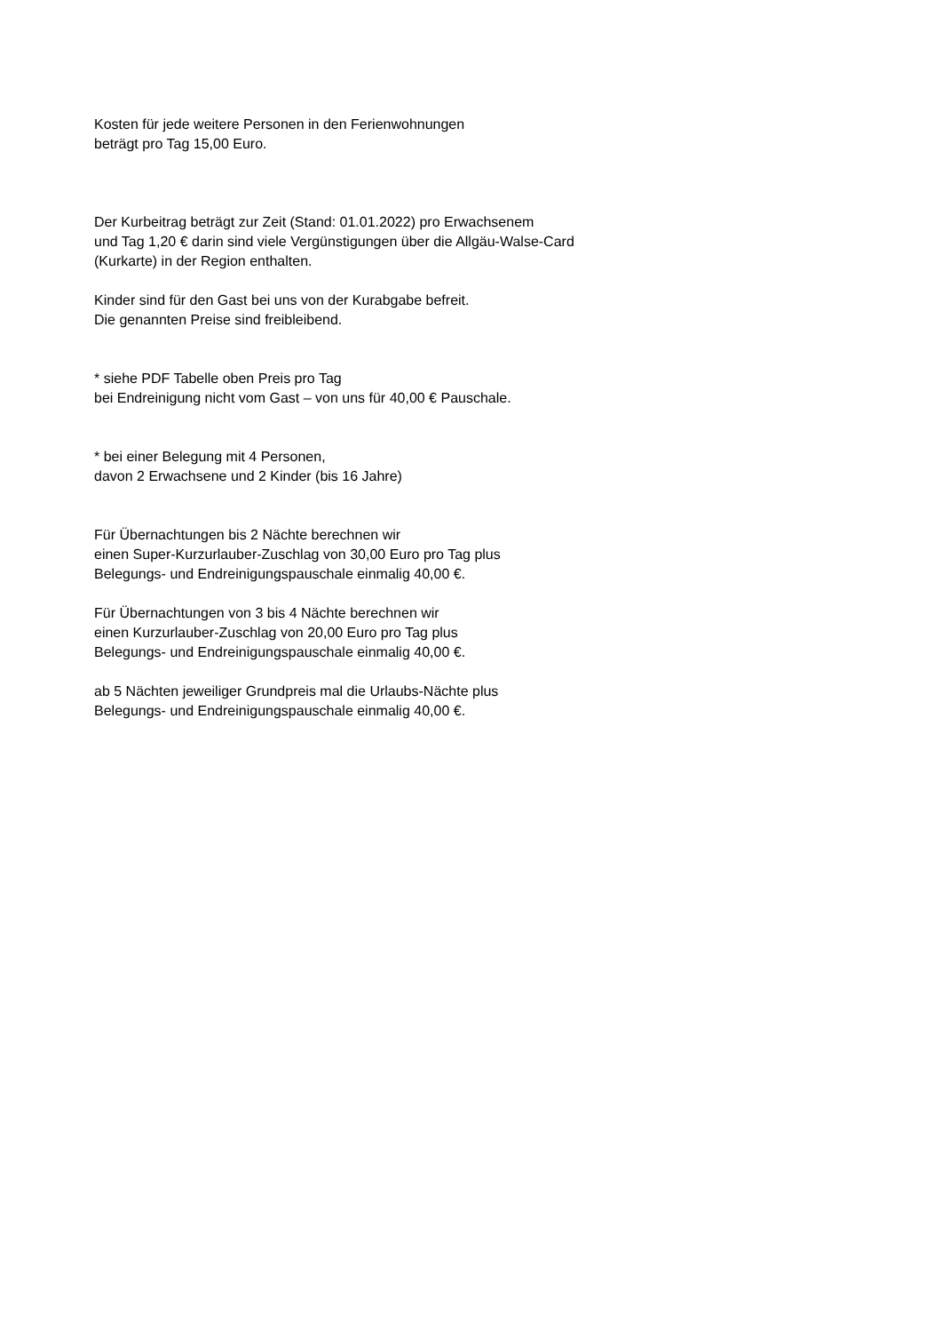Kosten für jede weitere Personen in den Ferienwohnungen
beträgt pro Tag 15,00 Euro.
Der Kurbeitrag beträgt zur Zeit (Stand: 01.01.2022) pro Erwachsenem
und Tag 1,20 € darin sind viele Vergünstigungen über die Allgäu-Walse-Card
(Kurkarte) in der Region enthalten.
Kinder sind für den Gast bei uns von der Kurabgabe befreit.
Die genannten Preise sind freibleibend.
* siehe PDF Tabelle oben Preis pro Tag
bei Endreinigung nicht vom Gast – von uns für 40,00 € Pauschale.
* bei einer Belegung mit 4 Personen,
davon 2 Erwachsene und 2 Kinder (bis 16 Jahre)
Für Übernachtungen bis 2 Nächte berechnen wir
einen Super-Kurzurlauber-Zuschlag von 30,00 Euro pro Tag plus
Belegungs- und Endreinigungspauschale einmalig 40,00 €.
Für Übernachtungen von 3 bis 4 Nächte berechnen wir
einen Kurzurlauber-Zuschlag von 20,00 Euro pro Tag plus
Belegungs- und Endreinigungspauschale einmalig 40,00 €.
ab 5 Nächten jeweiliger Grundpreis mal die Urlaubs-Nächte plus
Belegungs- und Endreinigungspauschale einmalig 40,00 €.